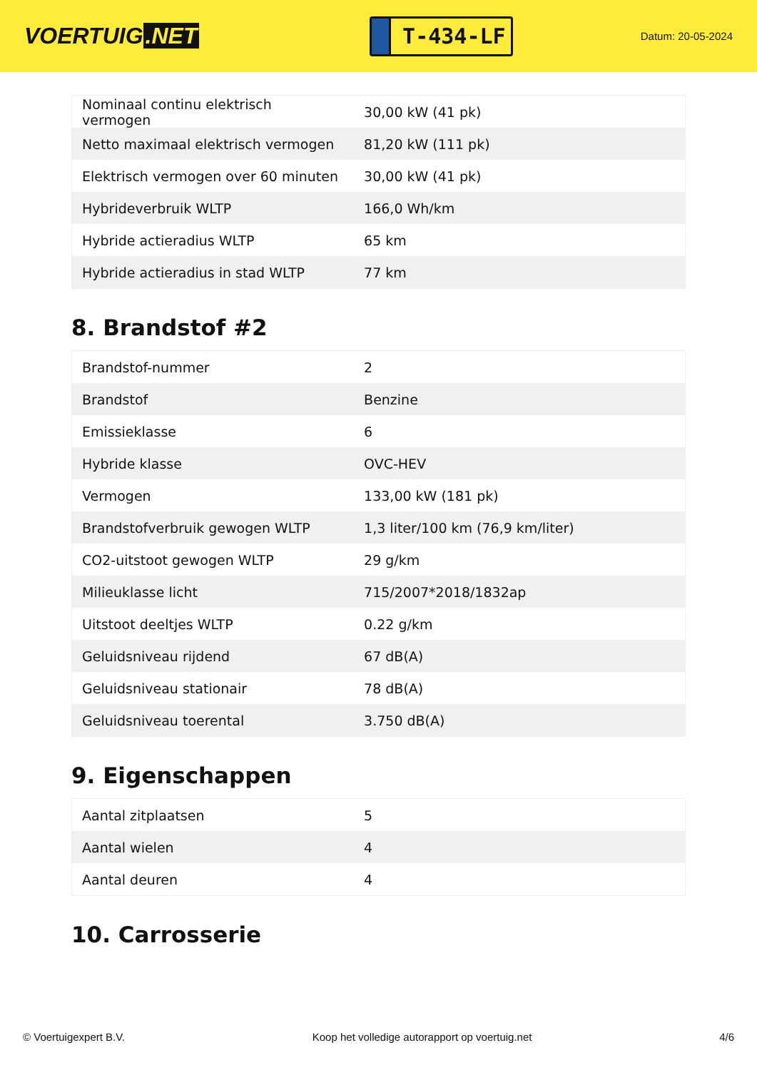VOERTUIG.NET
T-434-LF
Datum: 20-05-2024
| Nominaal continu elektrisch vermogen | 30,00 kW (41 pk) |
| Netto maximaal elektrisch vermogen | 81,20 kW (111 pk) |
| Elektrisch vermogen over 60 minuten | 30,00 kW (41 pk) |
| Hybrideverbruik WLTP | 166,0 Wh/km |
| Hybride actieradius WLTP | 65 km |
| Hybride actieradius in stad WLTP | 77 km |
8. Brandstof #2
| Brandstof-nummer | 2 |
| Brandstof | Benzine |
| Emissieklasse | 6 |
| Hybride klasse | OVC-HEV |
| Vermogen | 133,00 kW (181 pk) |
| Brandstofverbruik gewogen WLTP | 1,3 liter/100 km (76,9 km/liter) |
| CO2-uitstoot gewogen WLTP | 29 g/km |
| Milieuklasse licht | 715/2007*2018/1832ap |
| Uitstoot deeltjes WLTP | 0.22 g/km |
| Geluidsniveau rijdend | 67 dB(A) |
| Geluidsniveau stationair | 78 dB(A) |
| Geluidsniveau toerental | 3.750 dB(A) |
9. Eigenschappen
| Aantal zitplaatsen | 5 |
| Aantal wielen | 4 |
| Aantal deuren | 4 |
10. Carrosserie
© Voertuigexpert B.V. Koop het volledige autorapport op voertuig.net 4/6